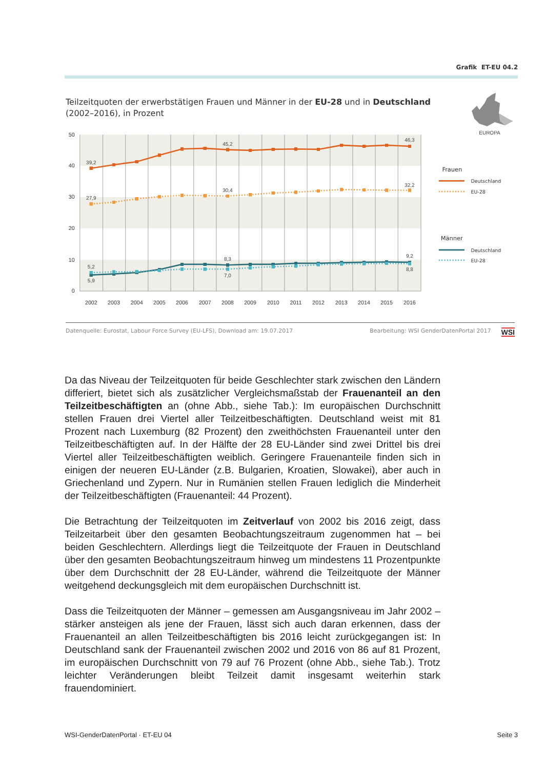Grafik ET-EU 04.2
Teilzeitquoten der erwerbstätigen Frauen und Männer in der EU-28 und in Deutschland (2002–2016), in Prozent
EUROPA
50
40
30
20
10
0
2002
2003
2004
2005
2006
2007
2008
2009
2010
2011
2012
2013
2014
2015
2016
39,2
45,2
46,3
27,9
30,4
32,2
5,2
5,9
8,3
7,0
9,2
8,8
Frauen
Deutschland
EU-28
Männer
Deutschland
EU-28
Datenquelle: Eurostat, Labour Force Survey (EU-LFS), Download am: 19.07.2017 Bearbeitung: WSI GenderDatenPortal 2017 WSI
Da das Niveau der Teilzeitquoten für beide Geschlechter stark zwischen den Ländern differiert, bietet sich als zusätzlicher Vergleichsmaßstab der Frauenanteil an den Teilzeitbeschäftigten an (ohne Abb., siehe Tab.): Im europäischen Durchschnitt stellen Frauen drei Viertel aller Teilzeitbeschäftigten. Deutschland weist mit 81 Prozent nach Luxemburg (82 Prozent) den zweithöchsten Frauenanteil unter den Teilzeitbeschäftigten auf. In der Hälfte der 28 EU-Länder sind zwei Drittel bis drei Viertel aller Teilzeitbeschäftigten weiblich. Geringere Frauenanteile finden sich in einigen der neueren EU-Länder (z.B. Bulgarien, Kroatien, Slowakei), aber auch in Griechenland und Zypern. Nur in Rumänien stellen Frauen lediglich die Minderheit der Teilzeitbeschäftigten (Frauenanteil: 44 Prozent).
Die Betrachtung der Teilzeitquoten im Zeitverlauf von 2002 bis 2016 zeigt, dass Teilzeitarbeit über den gesamten Beobachtungszeitraum zugenommen hat – bei beiden Geschlechtern. Allerdings liegt die Teilzeitquote der Frauen in Deutschland über den gesamten Beobachtungszeitraum hinweg um mindestens 11 Prozentpunkte über dem Durchschnitt der 28 EU-Länder, während die Teilzeitquote der Männer weitgehend deckungsgleich mit dem europäischen Durchschnitt ist.
Dass die Teilzeitquoten der Männer – gemessen am Ausgangsniveau im Jahr 2002 – stärker ansteigen als jene der Frauen, lässt sich auch daran erkennen, dass der Frauenanteil an allen Teilzeitbeschäftigten bis 2016 leicht zurückgegangen ist: In Deutschland sank der Frauenanteil zwischen 2002 und 2016 von 86 auf 81 Prozent, im europäischen Durchschnitt von 79 auf 76 Prozent (ohne Abb., siehe Tab.). Trotz leichter Veränderungen bleibt Teilzeit damit insgesamt weiterhin stark frauendominiert.
WSI-GenderDatenPortal · ET-EU 04 Seite 3